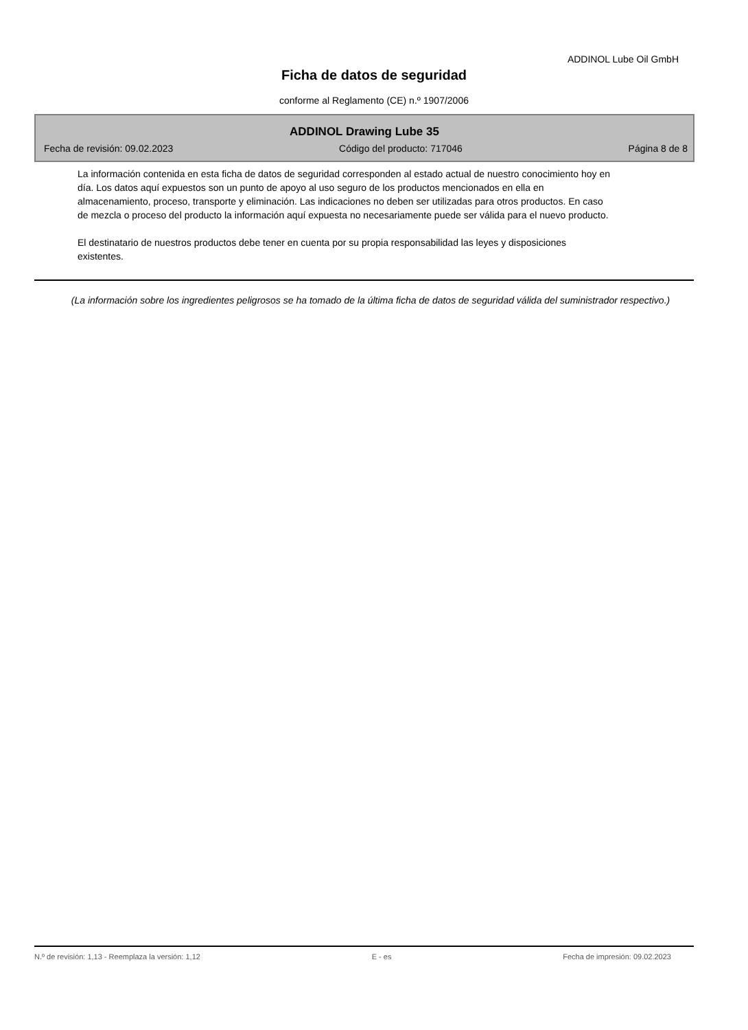ADDINOL Lube Oil GmbH
Ficha de datos de seguridad
conforme al Reglamento (CE) n.º 1907/2006
ADDINOL Drawing Lube 35
Fecha de revisión: 09.02.2023 Código del producto: 717046 Página 8 de 8
La información contenida en esta ficha de datos de seguridad corresponden al estado actual de nuestro conocimiento hoy en día. Los datos aquí expuestos son un punto de apoyo al uso seguro de los productos mencionados en ella en almacenamiento, proceso, transporte y eliminación. Las indicaciones no deben ser utilizadas para otros productos. En caso de mezcla o proceso del producto la información aquí expuesta no necesariamente puede ser válida para el nuevo producto.
El destinatario de nuestros productos debe tener en cuenta por su propia responsabilidad las leyes y disposiciones existentes.
(La información sobre los ingredientes peligrosos se ha tomado de la última ficha de datos de seguridad válida del suministrador respectivo.)
N.º de revisión: 1,13 - Reemplaza la versión: 1,12 E - es Fecha de impresión: 09.02.2023